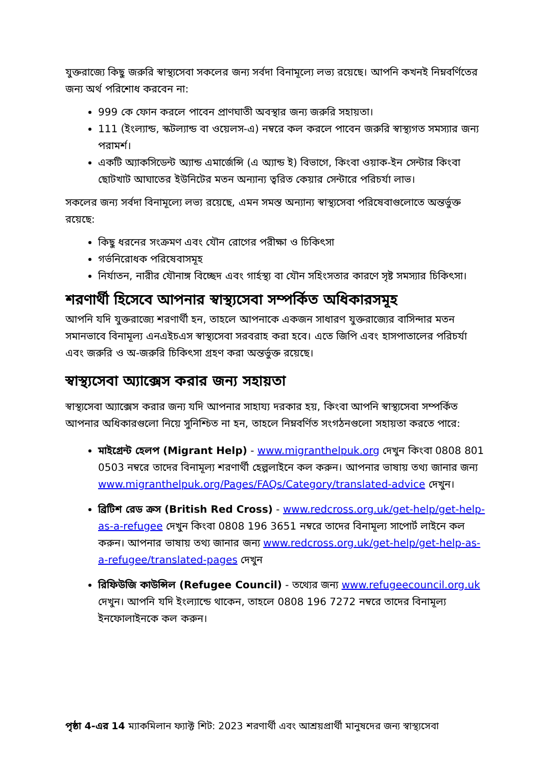যুক্তরাজ্যে কিছু জরুরি স্বাস্থ্যসেবা সকলের জন্য সর্বদা বিনামূল্যে লভ্য রয়েছে। আপনি কখনই নিম্নবর্ণিতের জন্য অর্থ পরিশোধ করবেন না:
999 কে ফোন করলে পাবেন প্রাণঘাতী অবস্থার জন্য জরুরি সহায়তা।
111 (ইংল্যান্ড, স্কটল্যান্ড বা ওয়েলস-এ) নম্বরে কল করলে পাবেন জরুরি স্বাস্থ্যগত সমস্যার জন্য পরামর্শ।
একটি অ্যাকসিডেন্ট অ্যান্ড এমার্জেন্সি (এ অ্যান্ড ই) বিভাগে, কিংবা ওয়াক-ইন সেন্টার কিংবা ছোটখাট আঘাতের ইউনিটের মতন অন্যান্য ত্বরিত কেয়ার সেন্টারে পরিচর্যা লাভ।
সকলের জন্য সর্বদা বিনামূল্যে লভ্য রয়েছে, এমন সমস্ত অন্যান্য স্বাস্থ্যসেবা পরিষেবাগুলোতে অন্তর্ভুক্ত রয়েছে:
কিছু ধরনের সংক্রমণ এবং যৌন রোগের পরীক্ষা ও চিকিৎসা
গর্ভনিরোধক পরিষেবাসমূহ
নির্যাতন, নারীর যৌনাঙ্গ বিচ্ছেদ এবং গার্হস্থ্য বা যৌন সহিংসতার কারণে সৃষ্ট সমস্যার চিকিৎসা।
শরণার্থী হিসেবে আপনার স্বাস্থ্যসেবা সম্পর্কিত অধিকারসমূহ
আপনি যদি যুক্তরাজ্যে শরণার্থী হন, তাহলে আপনাকে একজন সাধারণ যুক্তরাজ্যের বাসিন্দার মতন সমানভাবে বিনামূল্য এনএইচএস স্বাস্থ্যসেবা সরবরাহ করা হবে। এতে জিপি এবং হাসপাতালের পরিচর্যা এবং জরুরি ও অ-জরুরি চিকিৎসা গ্রহণ করা অন্তর্ভুক্ত রয়েছে।
স্বাস্থ্যসেবা অ্যাক্সেস করার জন্য সহায়তা
স্বাস্থ্যসেবা অ্যাক্সেস করার জন্য যদি আপনার সাহায্য দরকার হয়, কিংবা আপনি স্বাস্থ্যসেবা সম্পর্কিত আপনার অধিকারগুলো নিয়ে সুনিশ্চিত না হন, তাহলে নিম্নবর্ণিত সংগঠনগুলো সহায়তা করতে পারে:
মাইগ্রেন্ট হেলপ (Migrant Help) - www.migranthelpuk.org দেখুন কিংবা 0808 801 0503 নম্বরে তাদের বিনামূল্য শরণার্থী হেল্পলাইনে কল করুন। আপনার ভাষায় তথ্য জানার জন্য www.migranthelpuk.org/Pages/FAQs/Category/translated-advice দেখুন।
ব্রিটিশ রেড ক্রস (British Red Cross) - www.redcross.org.uk/get-help/get-help-as-a-refugee দেখুন কিংবা 0808 196 3651 নম্বরে তাদের বিনামূল্য সাপোর্ট লাইনে কল করুন। আপনার ভাষায় তথ্য জানার জন্য www.redcross.org.uk/get-help/get-help-as-a-refugee/translated-pages দেখুন
রিফিউজি কাউন্সিল (Refugee Council) - তথ্যের জন্য www.refugeecouncil.org.uk দেখুন। আপনি যদি ইংল্যান্ডে থাকেন, তাহলে 0808 196 7272 নম্বরে তাদের বিনামূল্য ইনফোলাইনকে কল করুন।
পৃষ্ঠা 4-এর 14 ম্যাকমিলান ফ্যাক্ট শিট: 2023 শরণার্থী এবং আশ্রয়প্রার্থী মানুষদের জন্য স্বাস্থ্যসেবা